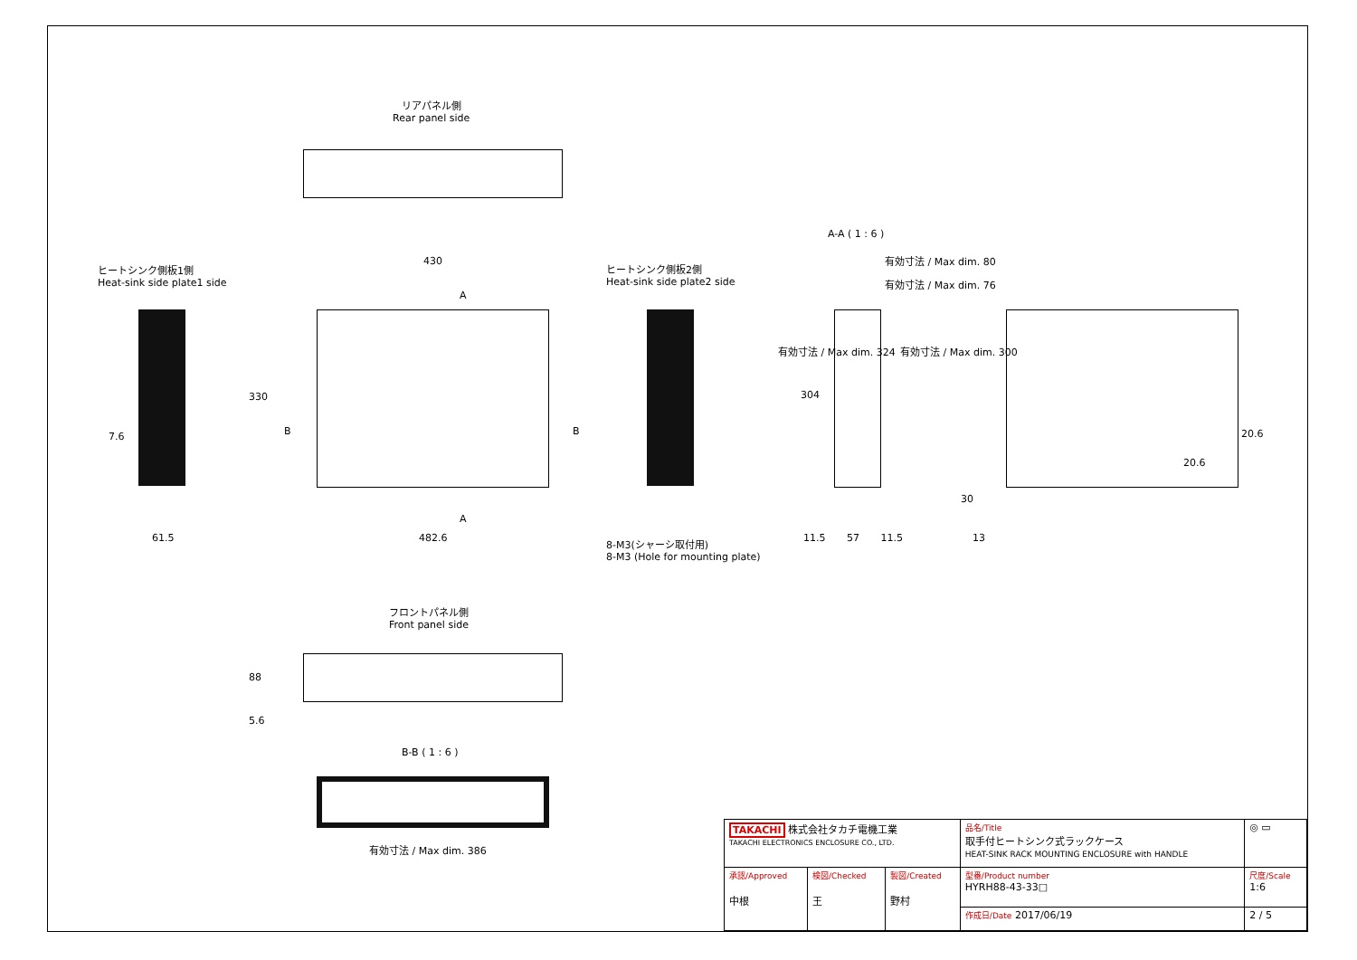リアパネル側
Rear panel side
ヒートシンク側板1側
Heat-sink side plate1 side
430
A
330
B B
7.6
61.5
A
482.6
ヒートシンク側板2側
Heat-sink side plate2 side
A-A ( 1 : 6 )
有効寸法 / Max dim. 80
有効寸法 / Max dim. 76
有効寸法 / Max dim. 324
304
有効寸法 / Max dim. 300
8-M3(シャーシ取付用)
8-M3 (Hole for mounting plate)
11.5 57 11.5
20.6
20.6
30
13
フロントパネル側
Front panel side
88
5.6
B-B ( 1 : 6 )
有効寸法 / Max dim. 386
| TAKACHI 株式会社タカチ電機工業 TAKACHI ELECTRONICS ENCLOSURE CO., LTD. | | | 品名/Title 取手付ヒートシンク式ラックケース HEAT-SINK RACK MOUNTING ENCLOSURE with HANDLE | ◎ ▭ |
| 承認/Approved 中根 | 検図/Checked 王 | 製図/Created 野村 | 型番/Product number HYRH88-43-33□ | 尺度/Scale 1:6 |
| | | | 作成日/Date 2017/06/19 | 2 / 5 |